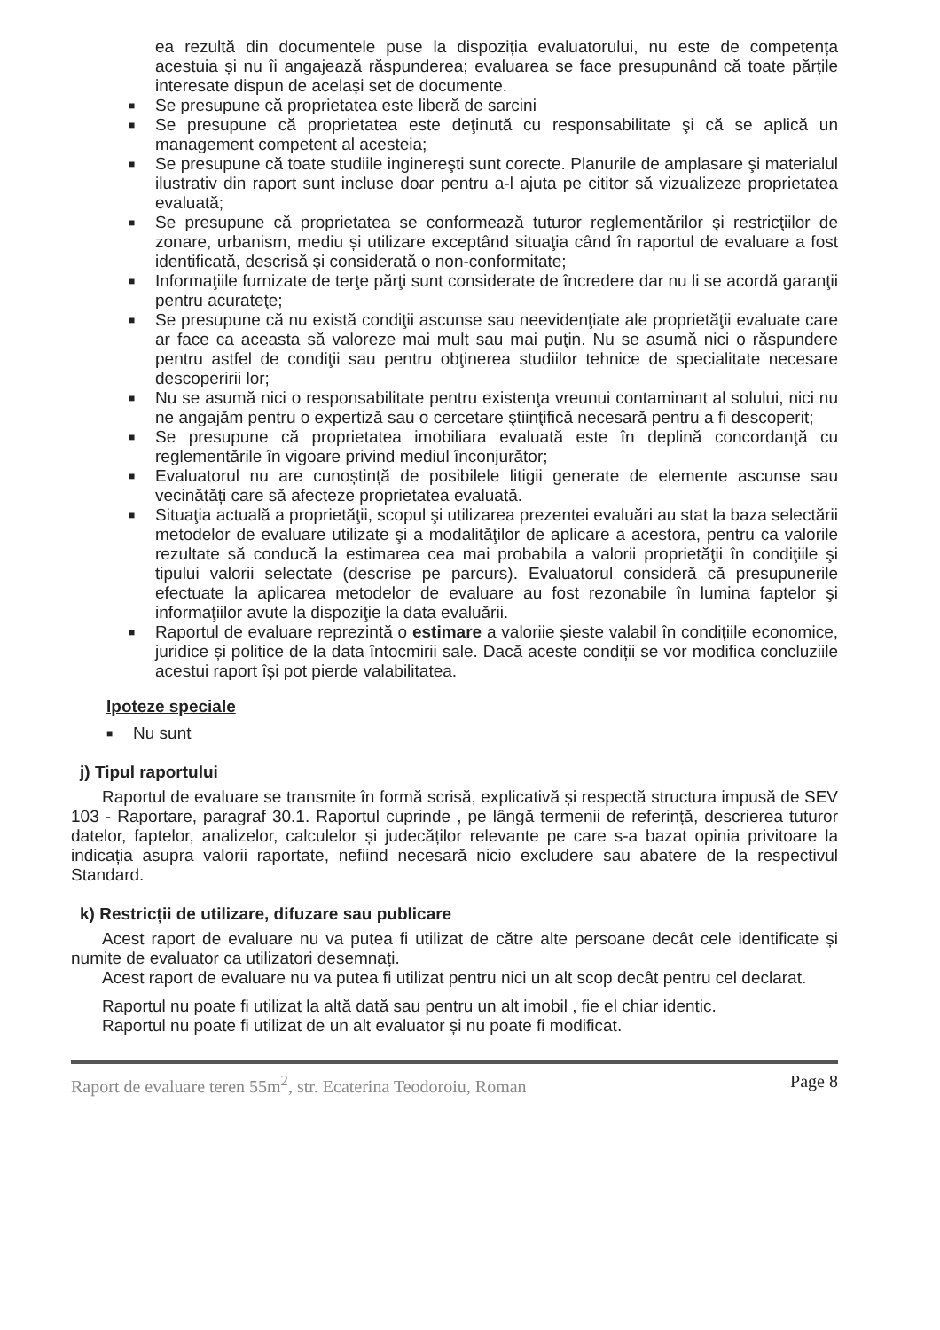ea rezultă din documentele puse la dispoziția evaluatorului, nu este de competența acestuia și nu îi angajează răspunderea; evaluarea se face presupunând că toate părțile interesate dispun de același set de documente.
■ Se presupune că proprietatea este liberă de sarcini
■ Se presupune că proprietatea este deţinută cu responsabilitate şi că se aplică un management competent al acesteia;
■ Se presupune că toate studiile inginereşti sunt corecte. Planurile de amplasare şi materialul ilustrativ din raport sunt incluse doar pentru a-l ajuta pe cititor să vizualizeze proprietatea evaluată;
■ Se presupune că proprietatea se conformează tuturor reglementărilor şi restricţiilor de zonare, urbanism, mediu și utilizare exceptând situaţia când în raportul de evaluare a fost identificată, descrisă şi considerată o non-conformitate;
■ Informaţiile furnizate de terţe părţi sunt considerate de încredere dar nu li se acordă garanţii pentru acurateţe;
■ Se presupune că nu există condiţii ascunse sau neevidenţiate ale proprietăţii evaluate care ar face ca aceasta să valoreze mai mult sau mai puţin. Nu se asumă nici o răspundere pentru astfel de condiţii sau pentru obţinerea studiilor tehnice de specialitate necesare descoperirii lor;
■ Nu se asumă nici o responsabilitate pentru existenţa vreunui contaminant al solului, nici nu ne angajăm pentru o expertiză sau o cercetare ştiinţifică necesară pentru a fi descoperit;
■ Se presupune că proprietatea imobiliara evaluată este în deplină concordanţă cu reglementările în vigoare privind mediul înconjurător;
■ Evaluatorul nu are cunoștință de posibilele litigii generate de elemente ascunse sau vecinătăți care să afecteze proprietatea evaluată.
■ Situaţia actuală a proprietăţii, scopul şi utilizarea prezentei evaluări au stat la baza selectării metodelor de evaluare utilizate şi a modalităţilor de aplicare a acestora, pentru ca valorile rezultate să conducă la estimarea cea mai probabila a valorii proprietăţii în condiţiile şi tipului valorii selectate (descrise pe parcurs). Evaluatorul consideră că presupunerile efectuate la aplicarea metodelor de evaluare au fost rezonabile în lumina faptelor şi informaţiilor avute la dispoziţie la data evaluării.
■ Raportul de evaluare reprezintă o estimare a valoriie șieste valabil în condițiile economice, juridice și politice de la data întocmirii sale. Dacă aceste condiții se vor modifica concluziile acestui raport își pot pierde valabilitatea.
Ipoteze speciale
■ Nu sunt
j) Tipul raportului
Raportul de evaluare se transmite în formă scrisă, explicativă și respectă structura impusă de SEV 103 - Raportare, paragraf 30.1. Raportul cuprinde , pe lângă termenii de referință, descrierea tuturor datelor, faptelor, analizelor, calculelor și judecăților relevante pe care s-a bazat opinia privitoare la indicația asupra valorii raportate, nefiind necesară nicio excludere sau abatere de la respectivul Standard.
k) Restricții de utilizare, difuzare sau publicare
Acest raport de evaluare nu va putea fi utilizat de către alte persoane decât cele identificate și numite de evaluator ca utilizatori desemnați.
Acest raport de evaluare nu va putea fi utilizat pentru nici un alt scop decât pentru cel declarat.
Raportul nu poate fi utilizat la altă dată sau pentru un alt imobil , fie el chiar identic.
Raportul nu poate fi utilizat de un alt evaluator și nu poate fi modificat.
Raport de evaluare teren 55m<sup>2</sup>, str. Ecaterina Teodoroiu, Roman Page 8